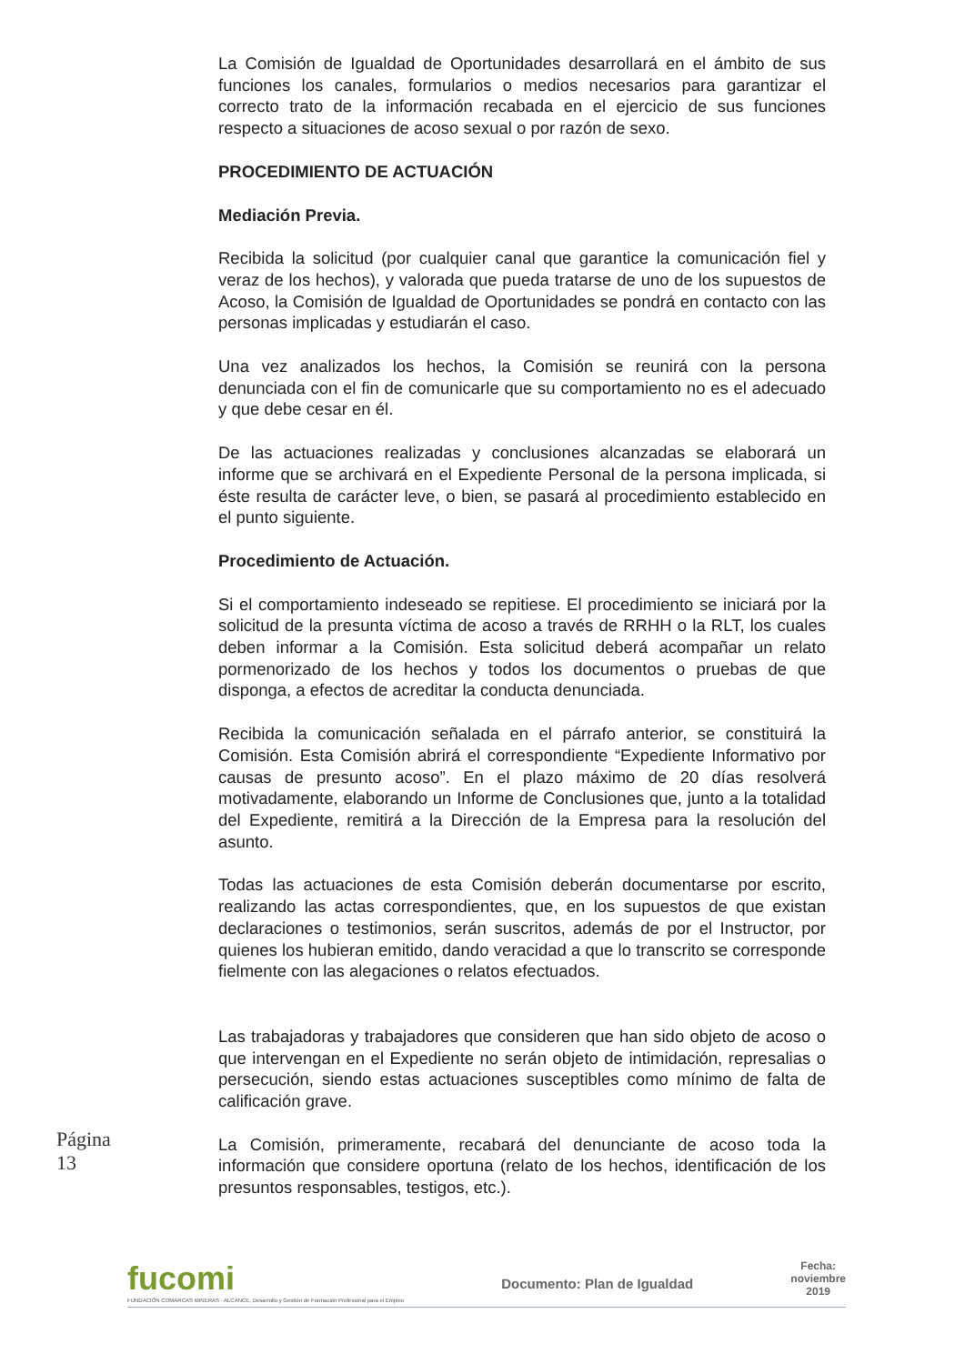La Comisión de Igualdad de Oportunidades desarrollará en el ámbito de sus funciones los canales, formularios o medios necesarios para garantizar el correcto trato de la información recabada en el ejercicio de sus funciones respecto a situaciones de acoso sexual o por razón de sexo.
PROCEDIMIENTO DE ACTUACIÓN
Mediación Previa.
Recibida la solicitud (por cualquier canal que garantice la comunicación fiel y veraz de los hechos), y valorada que pueda tratarse de uno de los supuestos de Acoso, la Comisión de Igualdad de Oportunidades se pondrá en contacto con las personas implicadas y estudiarán el caso.
Una vez analizados los hechos, la Comisión se reunirá con la persona denunciada con el fin de comunicarle que su comportamiento no es el adecuado y que debe cesar en él.
De las actuaciones realizadas y conclusiones alcanzadas se elaborará un informe que se archivará en el Expediente Personal de la persona implicada, si éste resulta de carácter leve, o bien, se pasará al procedimiento establecido en el punto siguiente.
Procedimiento de Actuación.
Si el comportamiento indeseado se repitiese. El procedimiento se iniciará por la solicitud de la presunta víctima de acoso a través de RRHH o la RLT, los cuales deben informar a la Comisión. Esta solicitud deberá acompañar un relato pormenorizado de los hechos y todos los documentos o pruebas de que disponga, a efectos de acreditar la conducta denunciada.
Recibida la comunicación señalada en el párrafo anterior, se constituirá la Comisión. Esta Comisión abrirá el correspondiente “Expediente Informativo por causas de presunto acoso”. En el plazo máximo de 20 días resolverá motivadamente, elaborando un Informe de Conclusiones que, junto a la totalidad del Expediente, remitirá a la Dirección de la Empresa para la resolución del asunto.
Todas las actuaciones de esta Comisión deberán documentarse por escrito, realizando las actas correspondientes, que, en los supuestos de que existan declaraciones o testimonios, serán suscritos, además de por el Instructor, por quienes los hubieran emitido, dando veracidad a que lo transcrito se corresponde fielmente con las alegaciones o relatos efectuados.
Las trabajadoras y trabajadores que consideren que han sido objeto de acoso o que intervengan en el Expediente no serán objeto de intimidación, represalias o persecución, siendo estas actuaciones susceptibles como mínimo de falta de calificación grave.
La Comisión, primeramente, recabará del denunciante de acoso toda la información que considere oportuna (relato de los hechos, identificación de los presuntos responsables, testigos, etc.).
Página 13
fucomi
FUNDACIÓN COMARCAS MINERAS · ALCANCE, Desarrollo y Gestión de Formación Profesional para el Empleo
Documento: Plan de Igualdad
Fecha:
noviembre
2019